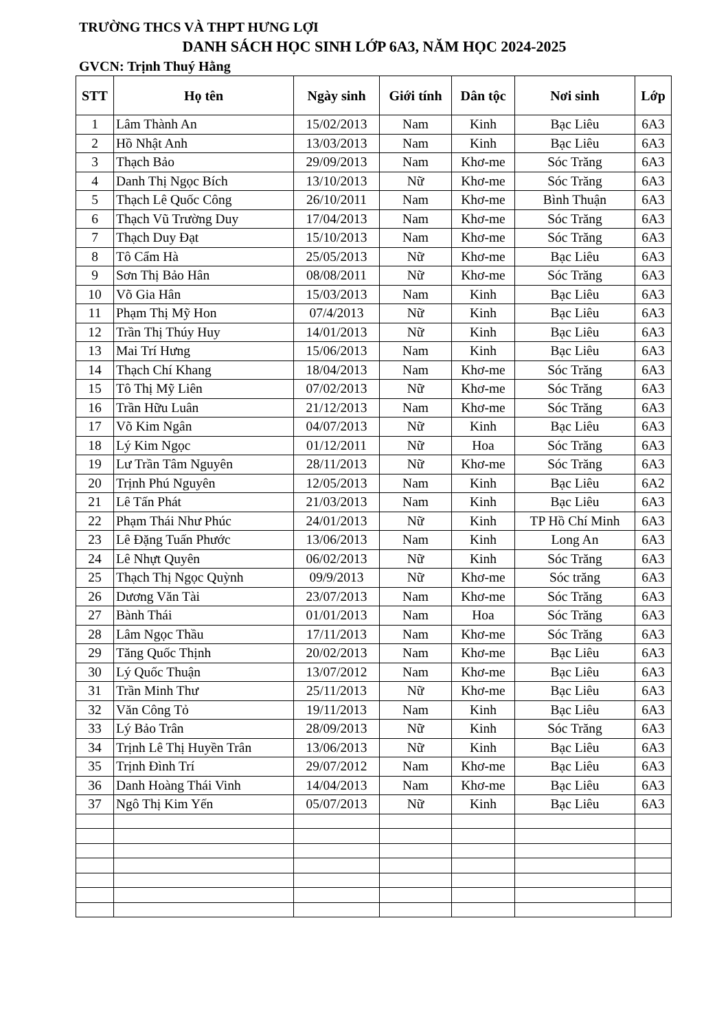TRƯỜNG THCS VÀ THPT HƯNG LỢI
DANH SÁCH HỌC SINH LỚP 6A3, NĂM HỌC 2024-2025
GVCN: Trịnh Thuý Hằng
| STT | Họ tên | Ngày sinh | Giới tính | Dân tộc | Nơi sinh | Lớp |
| --- | --- | --- | --- | --- | --- | --- |
| 1 | Lâm Thành An | 15/02/2013 | Nam | Kinh | Bạc Liêu | 6A3 |
| 2 | Hồ Nhật Anh | 13/03/2013 | Nam | Kinh | Bạc Liêu | 6A3 |
| 3 | Thạch Bảo | 29/09/2013 | Nam | Khơ-me | Sóc Trăng | 6A3 |
| 4 | Danh Thị Ngọc Bích | 13/10/2013 | Nữ | Khơ-me | Sóc Trăng | 6A3 |
| 5 | Thạch Lê Quốc Công | 26/10/2011 | Nam | Khơ-me | Bình Thuận | 6A3 |
| 6 | Thạch Vũ Trường Duy | 17/04/2013 | Nam | Khơ-me | Sóc Trăng | 6A3 |
| 7 | Thạch Duy Đạt | 15/10/2013 | Nam | Khơ-me | Sóc Trăng | 6A3 |
| 8 | Tô Cẩm Hà | 25/05/2013 | Nữ | Khơ-me | Bạc Liêu | 6A3 |
| 9 | Sơn Thị Bảo Hân | 08/08/2011 | Nữ | Khơ-me | Sóc Trăng | 6A3 |
| 10 | Võ Gia Hân | 15/03/2013 | Nam | Kinh | Bạc Liêu | 6A3 |
| 11 | Phạm Thị Mỹ Hon | 07/4/2013 | Nữ | Kinh | Bạc Liêu | 6A3 |
| 12 | Trần Thị Thúy Huy | 14/01/2013 | Nữ | Kinh | Bạc Liêu | 6A3 |
| 13 | Mai Trí Hưng | 15/06/2013 | Nam | Kinh | Bạc Liêu | 6A3 |
| 14 | Thạch Chí Khang | 18/04/2013 | Nam | Khơ-me | Sóc Trăng | 6A3 |
| 15 | Tô Thị Mỹ Liên | 07/02/2013 | Nữ | Khơ-me | Sóc Trăng | 6A3 |
| 16 | Trần Hữu Luân | 21/12/2013 | Nam | Khơ-me | Sóc Trăng | 6A3 |
| 17 | Võ Kim Ngân | 04/07/2013 | Nữ | Kinh | Bạc Liêu | 6A3 |
| 18 | Lý Kim Ngọc | 01/12/2011 | Nữ | Hoa | Sóc Trăng | 6A3 |
| 19 | Lư Trần Tâm Nguyên | 28/11/2013 | Nữ | Khơ-me | Sóc Trăng | 6A3 |
| 20 | Trịnh Phú Nguyên | 12/05/2013 | Nam | Kinh | Bạc Liêu | 6A2 |
| 21 | Lê Tấn Phát | 21/03/2013 | Nam | Kinh | Bạc Liêu | 6A3 |
| 22 | Phạm Thái Như Phúc | 24/01/2013 | Nữ | Kinh | TP Hồ Chí Minh | 6A3 |
| 23 | Lê Đặng Tuấn Phước | 13/06/2013 | Nam | Kinh | Long An | 6A3 |
| 24 | Lê Nhựt Quyên | 06/02/2013 | Nữ | Kinh | Sóc Trăng | 6A3 |
| 25 | Thạch Thị Ngọc Quỳnh | 09/9/2013 | Nữ | Khơ-me | Sóc trăng | 6A3 |
| 26 | Dương Văn Tài | 23/07/2013 | Nam | Khơ-me | Sóc Trăng | 6A3 |
| 27 | Bành Thái | 01/01/2013 | Nam | Hoa | Sóc Trăng | 6A3 |
| 28 | Lâm Ngọc Thầu | 17/11/2013 | Nam | Khơ-me | Sóc Trăng | 6A3 |
| 29 | Tăng Quốc Thịnh | 20/02/2013 | Nam | Khơ-me | Bạc Liêu | 6A3 |
| 30 | Lý Quốc Thuận | 13/07/2012 | Nam | Khơ-me | Bạc Liêu | 6A3 |
| 31 | Trần Minh Thư | 25/11/2013 | Nữ | Khơ-me | Bạc Liêu | 6A3 |
| 32 | Văn Công Tỏ | 19/11/2013 | Nam | Kinh | Bạc Liêu | 6A3 |
| 33 | Lý Bảo Trân | 28/09/2013 | Nữ | Kinh | Sóc Trăng | 6A3 |
| 34 | Trịnh Lê Thị Huyền Trân | 13/06/2013 | Nữ | Kinh | Bạc Liêu | 6A3 |
| 35 | Trịnh Đình Trí | 29/07/2012 | Nam | Khơ-me | Bạc Liêu | 6A3 |
| 36 | Danh Hoàng Thái Vinh | 14/04/2013 | Nam | Khơ-me | Bạc Liêu | 6A3 |
| 37 | Ngô Thị Kim Yến | 05/07/2013 | Nữ | Kinh | Bạc Liêu | 6A3 |